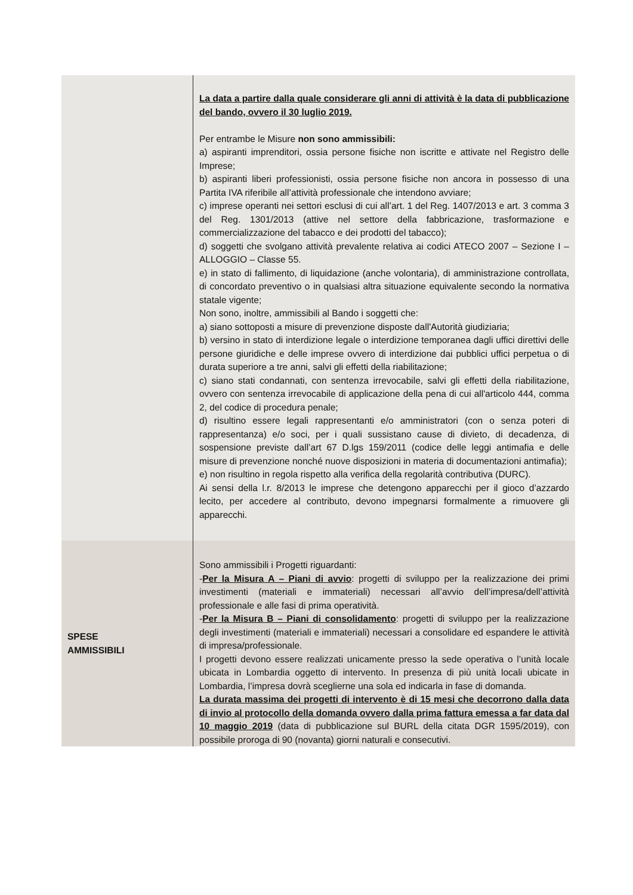| | La data a partire dalla quale considerare gli anni di attività è la data di pubblicazione del bando, ovvero il 30 luglio 2019. Per entrambe le Misure non sono ammissibili: a) aspiranti imprenditori, ossia persone fisiche non iscritte e attivate nel Registro delle Imprese; b) aspiranti liberi professionisti, ossia persone fisiche non ancora in possesso di una Partita IVA riferibile all’attività professionale che intendono avviare; c) imprese operanti nei settori esclusi di cui all’art. 1 del Reg. 1407/2013 e art. 3 comma 3 del Reg. 1301/2013 (attive nel settore della fabbricazione, trasformazione e commercializzazione del tabacco e dei prodotti del tabacco); d) soggetti che svolgano attività prevalente relativa ai codici ATECO 2007 – Sezione I – ALLOGGIO – Classe 55. e) in stato di fallimento, di liquidazione (anche volontaria), di amministrazione controllata, di concordato preventivo o in qualsiasi altra situazione equivalente secondo la normativa statale vigente; Non sono, inoltre, ammissibili al Bando i soggetti che: a) siano sottoposti a misure di prevenzione disposte dall'Autorità giudiziaria; b) versino in stato di interdizione legale o interdizione temporanea dagli uffici direttivi delle persone giuridiche e delle imprese ovvero di interdizione dai pubblici uffici perpetua o di durata superiore a tre anni, salvi gli effetti della riabilitazione; c) siano stati condannati, con sentenza irrevocabile, salvi gli effetti della riabilitazione, ovvero con sentenza irrevocabile di applicazione della pena di cui all'articolo 444, comma 2, del codice di procedura penale; d) risultino essere legali rappresentanti e/o amministratori (con o senza poteri di rappresentanza) e/o soci, per i quali sussistano cause di divieto, di decadenza, di sospensione previste dall’art 67 D.lgs 159/2011 (codice delle leggi antimafia e delle misure di prevenzione nonché nuove disposizioni in materia di documentazioni antimafia); e) non risultino in regola rispetto alla verifica della regolarità contributiva (DURC). Ai sensi della l.r. 8/2013 le imprese che detengono apparecchi per il gioco d’azzardo lecito, per accedere al contributo, devono impegnarsi formalmente a rimuovere gli apparecchi. |
| SPESE AMMISSIBILI | Sono ammissibili i Progetti riguardanti: - Per la Misura A – Piani di avvio : progetti di sviluppo per la realizzazione dei primi investimenti (materiali e immateriali) necessari all’avvio dell’impresa/dell’attività professionale e alle fasi di prima operatività. - Per la Misura B – Piani di consolidamento : progetti di sviluppo per la realizzazione degli investimenti (materiali e immateriali) necessari a consolidare ed espandere le attività di impresa/professionale. I progetti devono essere realizzati unicamente presso la sede operativa o l’unità locale ubicata in Lombardia oggetto di intervento. In presenza di più unità locali ubicate in Lombardia, l’impresa dovrà sceglierne una sola ed indicarla in fase di domanda. La durata massima dei progetti di intervento è di 15 mesi che decorrono dalla data di invio al protocollo della domanda ovvero dalla prima fattura emessa a far data dal 10 maggio 2019 (data di pubblicazione sul BURL della citata DGR 1595/2019), con possibile proroga di 90 (novanta) giorni naturali e consecutivi. |